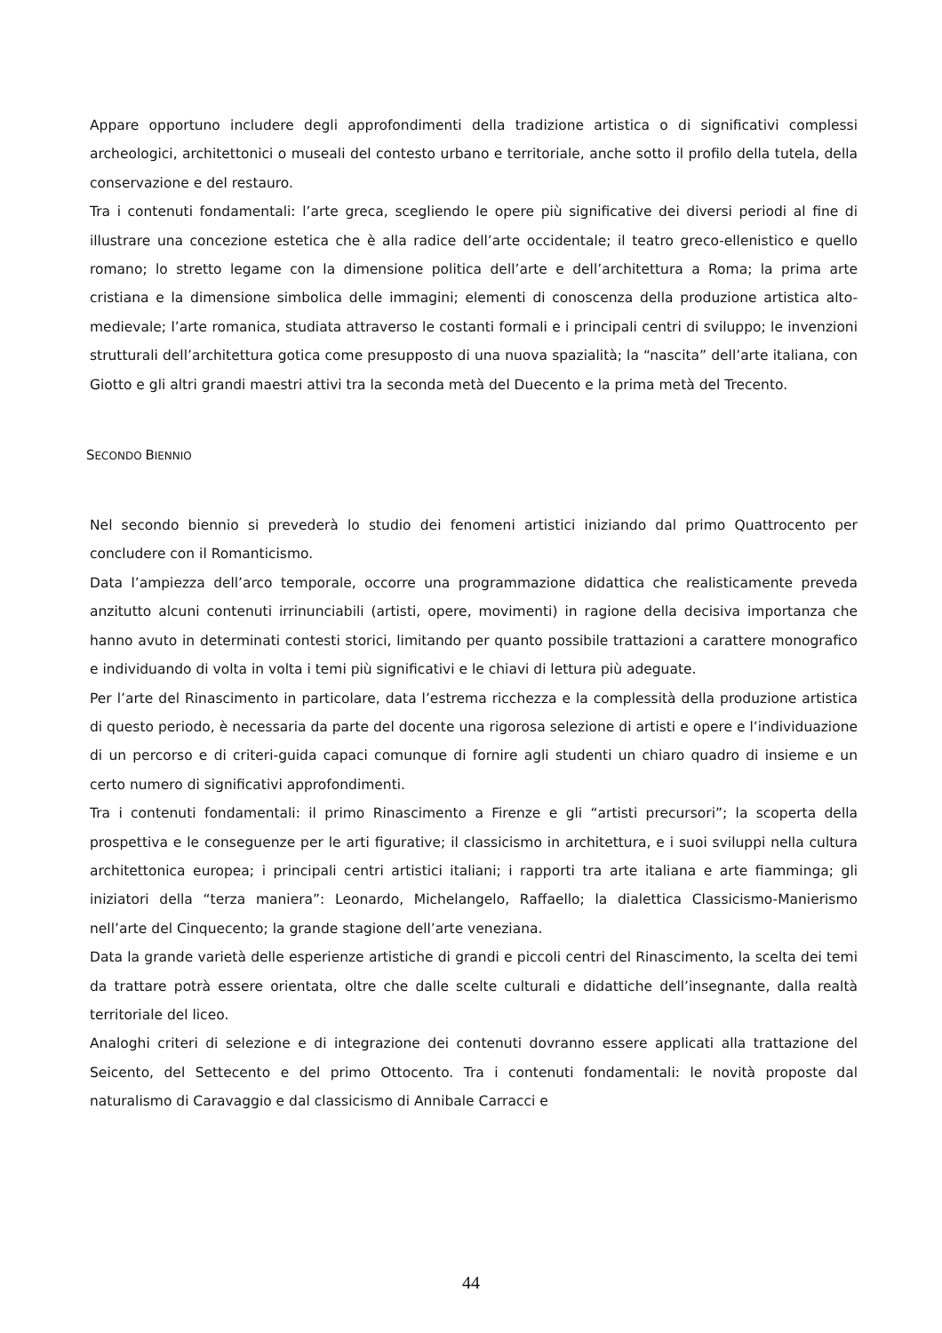Appare opportuno includere degli approfondimenti della tradizione artistica o di significativi complessi archeologici, architettonici o museali del contesto urbano e territoriale, anche sotto il profilo della tutela, della conservazione e del restauro.
Tra i contenuti fondamentali: l’arte greca, scegliendo le opere più significative dei diversi periodi al fine di illustrare una concezione estetica che è alla radice dell’arte occidentale; il teatro greco-ellenistico e quello romano; lo stretto legame con la dimensione politica dell’arte e dell’architettura a Roma; la prima arte cristiana e la dimensione simbolica delle immagini; elementi di conoscenza della produzione artistica alto-medievale; l’arte romanica, studiata attraverso le costanti formali e i principali centri di sviluppo; le invenzioni strutturali dell’architettura gotica come presupposto di una nuova spazialità; la “nascita” dell’arte italiana, con Giotto e gli altri grandi maestri attivi tra la seconda metà del Duecento e la prima metà del Trecento.
SECONDO BIENNIO
Nel secondo biennio si prevederà lo studio dei fenomeni artistici iniziando dal primo Quattrocento per concludere con il Romanticismo.
Data l’ampiezza dell’arco temporale, occorre una programmazione didattica che realisticamente preveda anzitutto alcuni contenuti irrinunciabili (artisti, opere, movimenti) in ragione della decisiva importanza che hanno avuto in determinati contesti storici, limitando per quanto possibile trattazioni a carattere monografico e individuando di volta in volta i temi più significativi e le chiavi di lettura più adeguate.
Per l’arte del Rinascimento in particolare, data l’estrema ricchezza e la complessità della produzione artistica di questo periodo, è necessaria da parte del docente una rigorosa selezione di artisti e opere e l’individuazione di un percorso e di criteri-guida capaci comunque di fornire agli studenti un chiaro quadro di insieme e un certo numero di significativi approfondimenti.
Tra i contenuti fondamentali: il primo Rinascimento a Firenze e gli “artisti precursori”; la scoperta della prospettiva e le conseguenze per le arti figurative; il classicismo in architettura, e i suoi sviluppi nella cultura architettonica europea; i principali centri artistici italiani; i rapporti tra arte italiana e arte fiamminga; gli iniziatori della “terza maniera”: Leonardo, Michelangelo, Raffaello; la dialettica Classicismo-Manierismo nell’arte del Cinquecento; la grande stagione dell’arte veneziana.
Data la grande varietà delle esperienze artistiche di grandi e piccoli centri del Rinascimento, la scelta dei temi da trattare potrà essere orientata, oltre che dalle scelte culturali e didattiche dell’insegnante, dalla realtà territoriale del liceo.
Analoghi criteri di selezione e di integrazione dei contenuti dovranno essere applicati alla trattazione del Seicento, del Settecento e del primo Ottocento. Tra i contenuti fondamentali: le novità proposte dal naturalismo di Caravaggio e dal classicismo di Annibale Carracci e
44